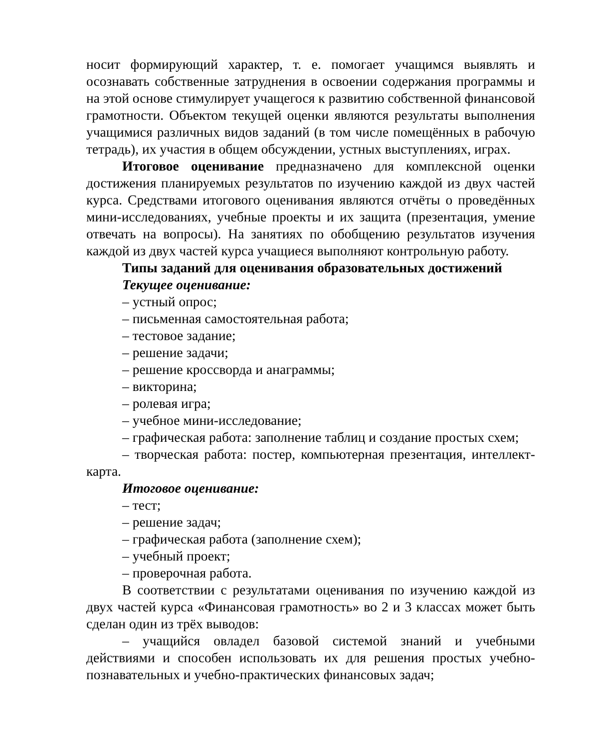носит формирующий характер, т. е. помогает учащимся выявлять и осознавать собственные затруднения в освоении содержания программы и на этой основе стимулирует учащегося к развитию собственной финансовой грамотности. Объектом текущей оценки являются результаты выполнения учащимися различных видов заданий (в том числе помещённых в рабочую тетрадь), их участия в общем обсуждении, устных выступлениях, играх.
Итоговое оценивание предназначено для комплексной оценки достижения планируемых результатов по изучению каждой из двух частей курса. Средствами итогового оценивания являются отчёты о проведённых мини-исследованиях, учебные проекты и их защита (презентация, умение отвечать на вопросы). На занятиях по обобщению результатов изучения каждой из двух частей курса учащиеся выполняют контрольную работу.
Типы заданий для оценивания образовательных достижений
Текущее оценивание:
– устный опрос;
– письменная самостоятельная работа;
– тестовое задание;
– решение задачи;
– решение кроссворда и анаграммы;
– викторина;
– ролевая игра;
– учебное мини-исследование;
– графическая работа: заполнение таблиц и создание простых схем;
– творческая работа: постер, компьютерная презентация, интеллект-карта.
Итоговое оценивание:
– тест;
– решение задач;
– графическая работа (заполнение схем);
– учебный проект;
– проверочная работа.
В соответствии с результатами оценивания по изучению каждой из двух частей курса «Финансовая грамотность» во 2 и 3 классах может быть сделан один из трёх выводов:
– учащийся овладел базовой системой знаний и учебными действиями и способен использовать их для решения простых учебно-познавательных и учебно-практических финансовых задач;